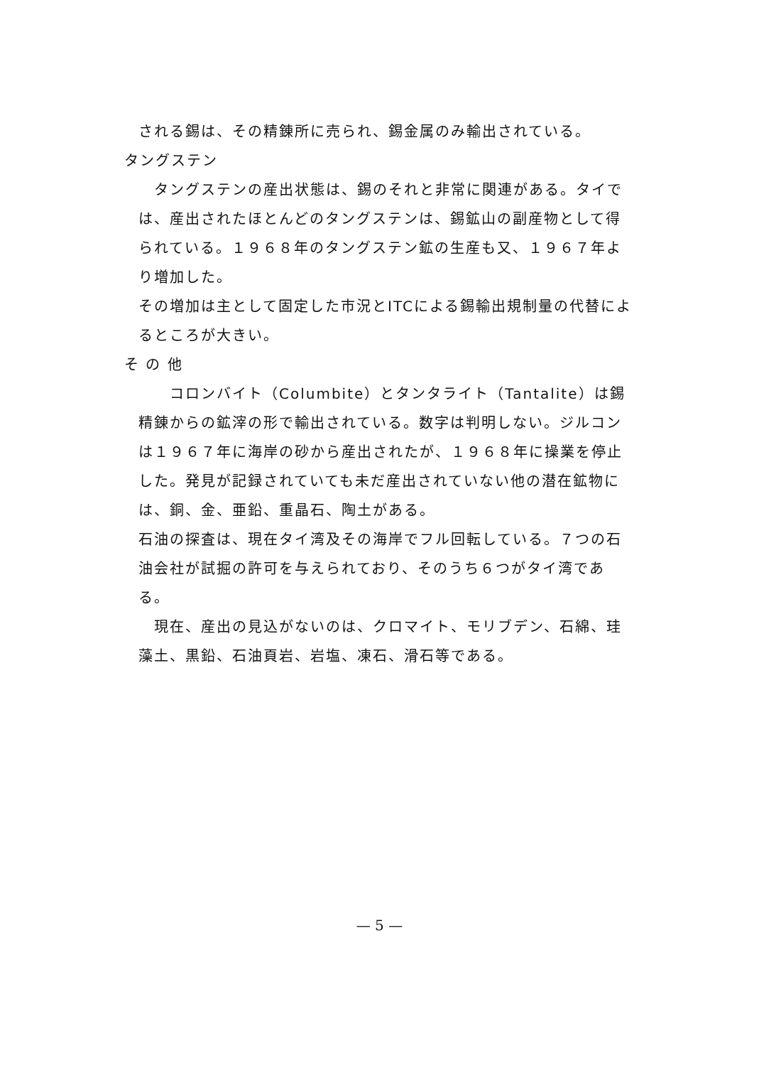される錫は、その精錬所に売られ、錫金属のみ輸出されている。
タングステン
　タングステンの産出状態は、錫のそれと非常に関連がある。タイでは、産出されたほとんどのタングステンは、錫鉱山の副産物として得られている。１９６８年のタングステン鉱の生産も又、１９６７年より増加した。
その増加は主として固定した市況とITCによる錫輸出規制量の代替によるところが大きい。
そ の 他
　　コロンバイト（Columbite）とタンタライト（Tantalite）は錫精錬からの鉱滓の形で輸出されている。数字は判明しない。ジルコンは１９６７年に海岸の砂から産出されたが、１９６８年に操業を停止した。発見が記録されていても未だ産出されていない他の潜在鉱物には、銅、金、亜鉛、重晶石、陶土がある。
石油の探査は、現在タイ湾及その海岸でフル回転している。７つの石油会社が試掘の許可を与えられており、そのうち６つがタイ湾である。
　現在、産出の見込がないのは、クロマイト、モリブデン、石綿、珪藻土、黒鉛、石油頁岩、岩塩、凍石、滑石等である。
— 5 —